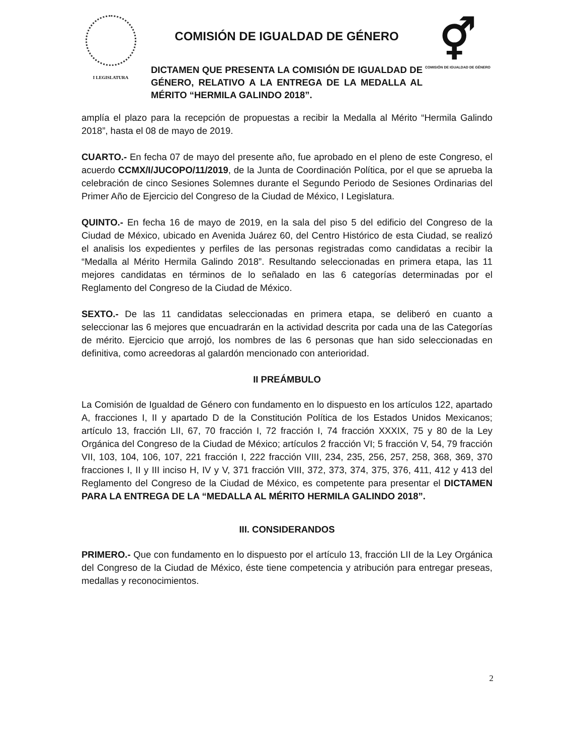I LEGISLATURA
COMISIÓN DE IGUALDAD DE GÉNERO
DICTAMEN QUE PRESENTA LA COMISIÓN DE IGUALDAD DE GÉNERO, RELATIVO A LA ENTREGA DE LA MEDALLA AL MÉRITO “HERMILA GALINDO 2018”.
⚥
COMISIÓN DE IGUALDAD DE GÉNERO
amplía el plazo para la recepción de propuestas a recibir la Medalla al Mérito “Hermila Galindo 2018”, hasta el 08 de mayo de 2019.
CUARTO.- En fecha 07 de mayo del presente año, fue aprobado en el pleno de este Congreso, el acuerdo CCMX/I/JUCOPO/11/2019, de la Junta de Coordinación Política, por el que se aprueba la celebración de cinco Sesiones Solemnes durante el Segundo Periodo de Sesiones Ordinarias del Primer Año de Ejercicio del Congreso de la Ciudad de México, I Legislatura.
QUINTO.- En fecha 16 de mayo de 2019, en la sala del piso 5 del edificio del Congreso de la Ciudad de México, ubicado en Avenida Juárez 60, del Centro Histórico de esta Ciudad, se realizó el analisis los expedientes y perfiles de las personas registradas como candidatas a recibir la “Medalla al Mérito Hermila Galindo 2018”. Resultando seleccionadas en primera etapa, las 11 mejores candidatas en términos de lo señalado en las 6 categorías determinadas por el Reglamento del Congreso de la Ciudad de México.
SEXTO.- De las 11 candidatas seleccionadas en primera etapa, se deliberó en cuanto a seleccionar las 6 mejores que encuadrarán en la actividad descrita por cada una de las Categorías de mérito. Ejercicio que arrojó, los nombres de las 6 personas que han sido seleccionadas en definitiva, como acreedoras al galardón mencionado con anterioridad.
II PREÁMBULO
La Comisión de Igualdad de Género con fundamento en lo dispuesto en los artículos 122, apartado A, fracciones I, II y apartado D de la Constitución Política de los Estados Unidos Mexicanos; artículo 13, fracción LII, 67, 70 fracción I, 72 fracción I, 74 fracción XXXIX, 75 y 80 de la Ley Orgánica del Congreso de la Ciudad de México; artículos 2 fracción VI; 5 fracción V, 54, 79 fracción VII, 103, 104, 106, 107, 221 fracción I, 222 fracción VIII, 234, 235, 256, 257, 258, 368, 369, 370 fracciones I, II y III inciso H, IV y V, 371 fracción VIII, 372, 373, 374, 375, 376, 411, 412 y 413 del Reglamento del Congreso de la Ciudad de México, es competente para presentar el DICTAMEN PARA LA ENTREGA DE LA “MEDALLA AL MÉRITO HERMILA GALINDO 2018”.
III. CONSIDERANDOS
PRIMERO.- Que con fundamento en lo dispuesto por el artículo 13, fracción LII de la Ley Orgánica del Congreso de la Ciudad de México, éste tiene competencia y atribución para entregar preseas, medallas y reconocimientos.
2